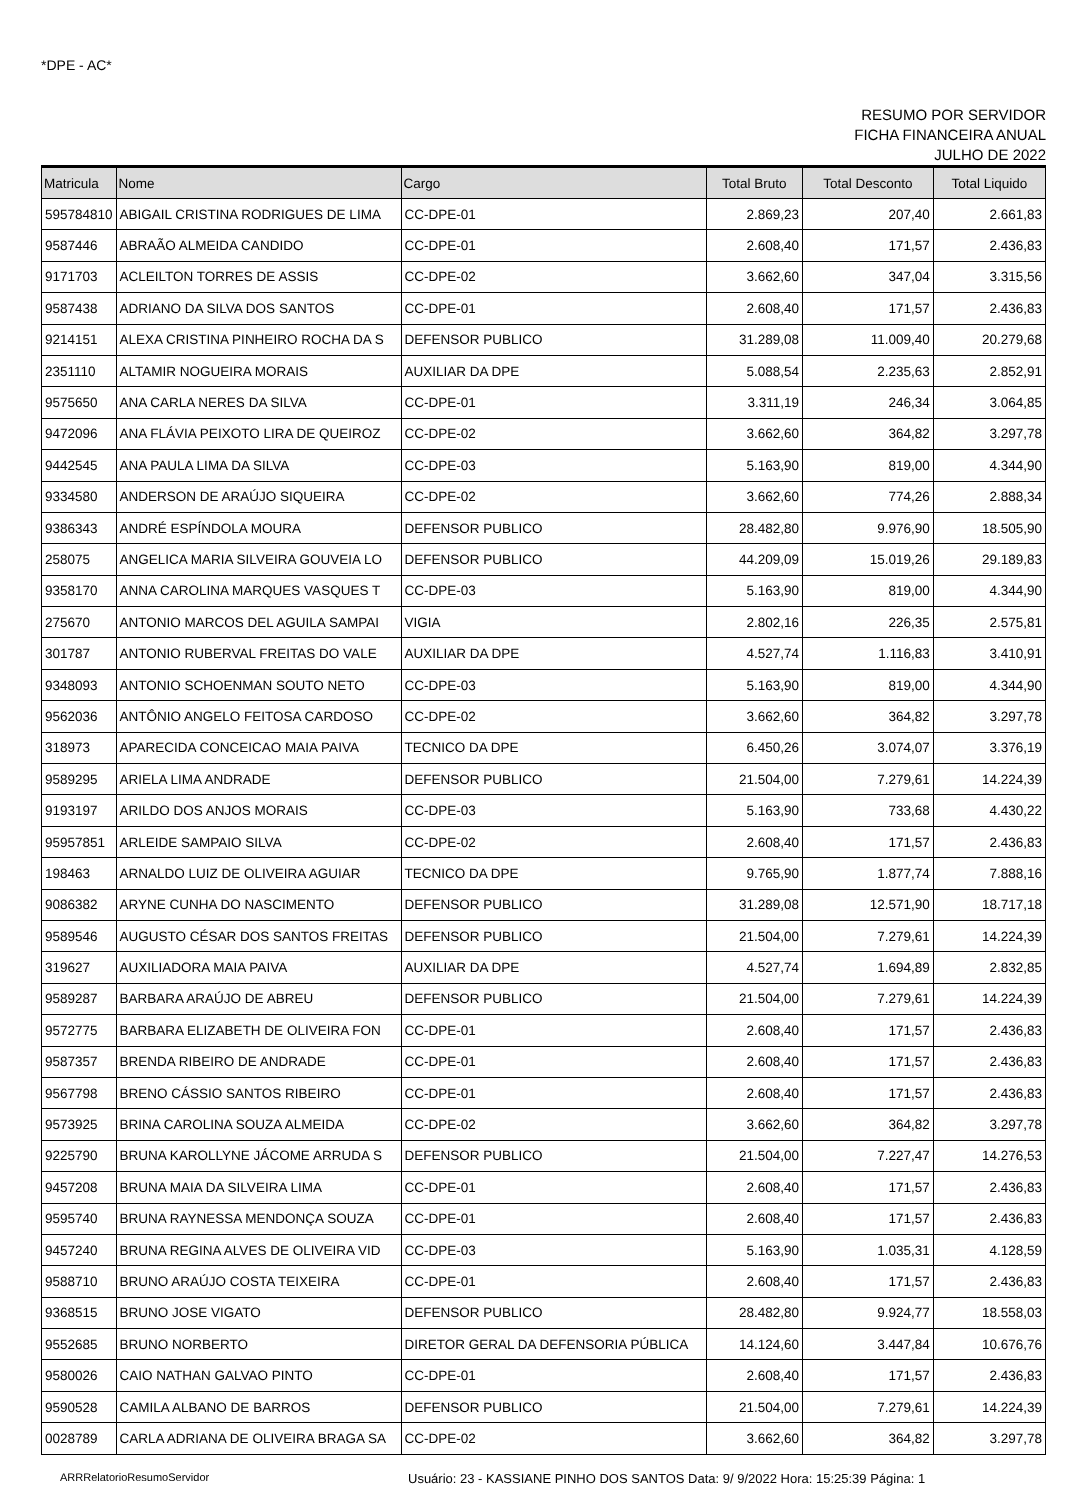*DPE - AC*
RESUMO POR SERVIDOR
FICHA FINANCEIRA ANUAL
JULHO DE 2022
| Matricula | Nome | Cargo | Total Bruto | Total Desconto | Total Liquido |
| --- | --- | --- | --- | --- | --- |
| 595784810 | ABIGAIL CRISTINA RODRIGUES DE LIMA | CC-DPE-01 | 2.869,23 | 207,40 | 2.661,83 |
| 9587446 | ABRAÃO ALMEIDA CANDIDO | CC-DPE-01 | 2.608,40 | 171,57 | 2.436,83 |
| 9171703 | ACLEILTON TORRES DE ASSIS | CC-DPE-02 | 3.662,60 | 347,04 | 3.315,56 |
| 9587438 | ADRIANO DA SILVA DOS SANTOS | CC-DPE-01 | 2.608,40 | 171,57 | 2.436,83 |
| 9214151 | ALEXA CRISTINA PINHEIRO ROCHA DA S | DEFENSOR PUBLICO | 31.289,08 | 11.009,40 | 20.279,68 |
| 2351110 | ALTAMIR NOGUEIRA MORAIS | AUXILIAR DA DPE | 5.088,54 | 2.235,63 | 2.852,91 |
| 9575650 | ANA CARLA NERES DA SILVA | CC-DPE-01 | 3.311,19 | 246,34 | 3.064,85 |
| 9472096 | ANA FLÁVIA PEIXOTO LIRA DE QUEIROZ | CC-DPE-02 | 3.662,60 | 364,82 | 3.297,78 |
| 9442545 | ANA PAULA LIMA DA SILVA | CC-DPE-03 | 5.163,90 | 819,00 | 4.344,90 |
| 9334580 | ANDERSON DE ARAÚJO SIQUEIRA | CC-DPE-02 | 3.662,60 | 774,26 | 2.888,34 |
| 9386343 | ANDRÉ ESPÍNDOLA MOURA | DEFENSOR PUBLICO | 28.482,80 | 9.976,90 | 18.505,90 |
| 258075 | ANGELICA MARIA SILVEIRA GOUVEIA LO | DEFENSOR PUBLICO | 44.209,09 | 15.019,26 | 29.189,83 |
| 9358170 | ANNA CAROLINA MARQUES VASQUES T | CC-DPE-03 | 5.163,90 | 819,00 | 4.344,90 |
| 275670 | ANTONIO MARCOS DEL AGUILA SAMPAI | VIGIA | 2.802,16 | 226,35 | 2.575,81 |
| 301787 | ANTONIO RUBERVAL FREITAS DO VALE | AUXILIAR DA DPE | 4.527,74 | 1.116,83 | 3.410,91 |
| 9348093 | ANTONIO SCHOENMAN SOUTO NETO | CC-DPE-03 | 5.163,90 | 819,00 | 4.344,90 |
| 9562036 | ANTÔNIO ANGELO FEITOSA CARDOSO | CC-DPE-02 | 3.662,60 | 364,82 | 3.297,78 |
| 318973 | APARECIDA CONCEICAO MAIA PAIVA | TECNICO DA DPE | 6.450,26 | 3.074,07 | 3.376,19 |
| 9589295 | ARIELA LIMA ANDRADE | DEFENSOR PUBLICO | 21.504,00 | 7.279,61 | 14.224,39 |
| 9193197 | ARILDO DOS ANJOS MORAIS | CC-DPE-03 | 5.163,90 | 733,68 | 4.430,22 |
| 95957851 | ARLEIDE SAMPAIO SILVA | CC-DPE-02 | 2.608,40 | 171,57 | 2.436,83 |
| 198463 | ARNALDO LUIZ DE OLIVEIRA AGUIAR | TECNICO DA DPE | 9.765,90 | 1.877,74 | 7.888,16 |
| 9086382 | ARYNE CUNHA DO NASCIMENTO | DEFENSOR PUBLICO | 31.289,08 | 12.571,90 | 18.717,18 |
| 9589546 | AUGUSTO CÉSAR DOS SANTOS FREITAS | DEFENSOR PUBLICO | 21.504,00 | 7.279,61 | 14.224,39 |
| 319627 | AUXILIADORA MAIA PAIVA | AUXILIAR DA DPE | 4.527,74 | 1.694,89 | 2.832,85 |
| 9589287 | BARBARA ARAÚJO DE ABREU | DEFENSOR PUBLICO | 21.504,00 | 7.279,61 | 14.224,39 |
| 9572775 | BARBARA ELIZABETH DE OLIVEIRA FON | CC-DPE-01 | 2.608,40 | 171,57 | 2.436,83 |
| 9587357 | BRENDA RIBEIRO DE ANDRADE | CC-DPE-01 | 2.608,40 | 171,57 | 2.436,83 |
| 9567798 | BRENO CÁSSIO SANTOS RIBEIRO | CC-DPE-01 | 2.608,40 | 171,57 | 2.436,83 |
| 9573925 | BRINA CAROLINA SOUZA ALMEIDA | CC-DPE-02 | 3.662,60 | 364,82 | 3.297,78 |
| 9225790 | BRUNA KAROLLYNE JÁCOME ARRUDA S | DEFENSOR PUBLICO | 21.504,00 | 7.227,47 | 14.276,53 |
| 9457208 | BRUNA MAIA DA SILVEIRA LIMA | CC-DPE-01 | 2.608,40 | 171,57 | 2.436,83 |
| 9595740 | BRUNA RAYNESSA MENDONÇA SOUZA | CC-DPE-01 | 2.608,40 | 171,57 | 2.436,83 |
| 9457240 | BRUNA REGINA ALVES DE OLIVEIRA VID | CC-DPE-03 | 5.163,90 | 1.035,31 | 4.128,59 |
| 9588710 | BRUNO ARAÚJO COSTA TEIXEIRA | CC-DPE-01 | 2.608,40 | 171,57 | 2.436,83 |
| 9368515 | BRUNO JOSE VIGATO | DEFENSOR PUBLICO | 28.482,80 | 9.924,77 | 18.558,03 |
| 9552685 | BRUNO NORBERTO | DIRETOR GERAL DA DEFENSORIA PÚBLICA | 14.124,60 | 3.447,84 | 10.676,76 |
| 9580026 | CAIO NATHAN GALVAO PINTO | CC-DPE-01 | 2.608,40 | 171,57 | 2.436,83 |
| 9590528 | CAMILA ALBANO DE BARROS | DEFENSOR PUBLICO | 21.504,00 | 7.279,61 | 14.224,39 |
| 0028789 | CARLA ADRIANA DE OLIVEIRA BRAGA SA | CC-DPE-02 | 3.662,60 | 364,82 | 3.297,78 |
ARRRelatorioResumoServidor Usuário: 23 - KASSIANE PINHO DOS SANTOS Data: 9/ 9/2022 Hora: 15:25:39 Página: 1